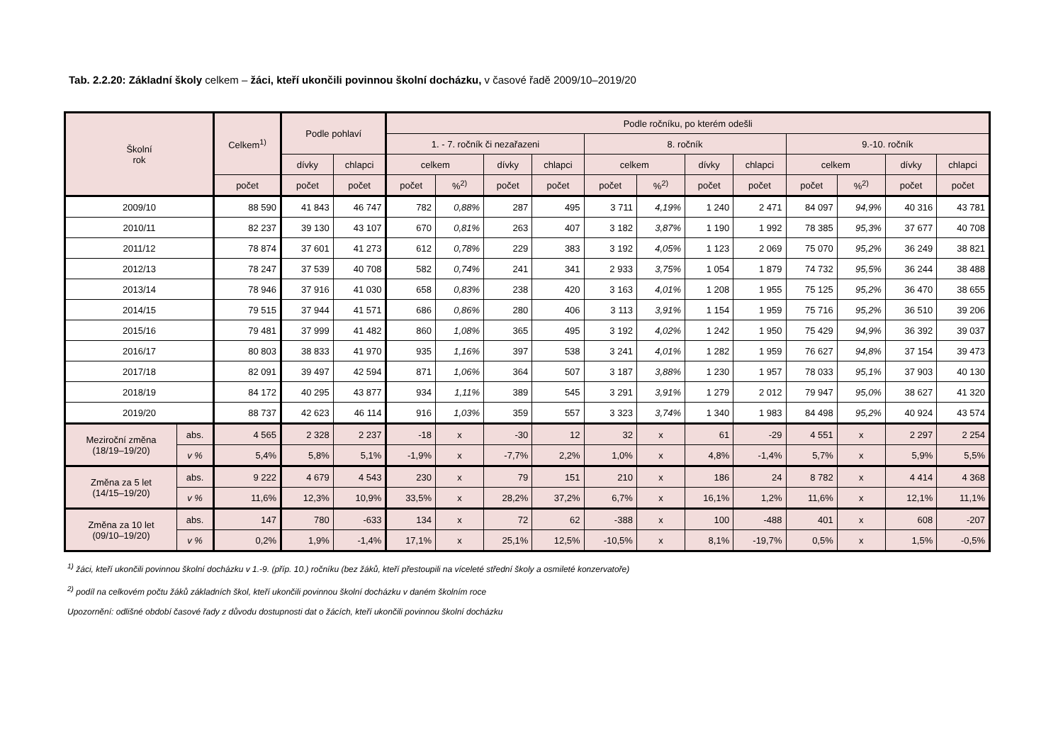Tab. 2.2.20: Základní školy celkem – žáci, kteří ukončili povinnou školní docházku, v časové řadě 2009/10–2019/20
| Školní rok | | Celkem<sup>1)</sup> | Podle pohlaví | | Podle ročníku, po kterém odešli | | | | | | | | | | | |
| --- | --- | --- | --- | --- | --- | --- | --- | --- | --- | --- | --- | --- | --- | --- | --- | --- |
| | | | | | 1. - 7. ročník či nezařazeni | | | | 8. ročník | | | | 9.-10. ročník | | | |
| | | | dívky | chlapci | celkem | | dívky | chlapci | celkem | | dívky | chlapci | celkem | | dívky | chlapci |
| | | počet | počet | počet | počet | %<sup>2)</sup> | počet | počet | počet | %<sup>2)</sup> | počet | počet | počet | %<sup>2)</sup> | počet | počet |
| 2009/10 | | 88 590 | 41 843 | 46 747 | 782 | 0,88% | 287 | 495 | 3 711 | 4,19% | 1 240 | 2 471 | 84 097 | 94,9% | 40 316 | 43 781 |
| 2010/11 | | 82 237 | 39 130 | 43 107 | 670 | 0,81% | 263 | 407 | 3 182 | 3,87% | 1 190 | 1 992 | 78 385 | 95,3% | 37 677 | 40 708 |
| 2011/12 | | 78 874 | 37 601 | 41 273 | 612 | 0,78% | 229 | 383 | 3 192 | 4,05% | 1 123 | 2 069 | 75 070 | 95,2% | 36 249 | 38 821 |
| 2012/13 | | 78 247 | 37 539 | 40 708 | 582 | 0,74% | 241 | 341 | 2 933 | 3,75% | 1 054 | 1 879 | 74 732 | 95,5% | 36 244 | 38 488 |
| 2013/14 | | 78 946 | 37 916 | 41 030 | 658 | 0,83% | 238 | 420 | 3 163 | 4,01% | 1 208 | 1 955 | 75 125 | 95,2% | 36 470 | 38 655 |
| 2014/15 | | 79 515 | 37 944 | 41 571 | 686 | 0,86% | 280 | 406 | 3 113 | 3,91% | 1 154 | 1 959 | 75 716 | 95,2% | 36 510 | 39 206 |
| 2015/16 | | 79 481 | 37 999 | 41 482 | 860 | 1,08% | 365 | 495 | 3 192 | 4,02% | 1 242 | 1 950 | 75 429 | 94,9% | 36 392 | 39 037 |
| 2016/17 | | 80 803 | 38 833 | 41 970 | 935 | 1,16% | 397 | 538 | 3 241 | 4,01% | 1 282 | 1 959 | 76 627 | 94,8% | 37 154 | 39 473 |
| 2017/18 | | 82 091 | 39 497 | 42 594 | 871 | 1,06% | 364 | 507 | 3 187 | 3,88% | 1 230 | 1 957 | 78 033 | 95,1% | 37 903 | 40 130 |
| 2018/19 | | 84 172 | 40 295 | 43 877 | 934 | 1,11% | 389 | 545 | 3 291 | 3,91% | 1 279 | 2 012 | 79 947 | 95,0% | 38 627 | 41 320 |
| 2019/20 | | 88 737 | 42 623 | 46 114 | 916 | 1,03% | 359 | 557 | 3 323 | 3,74% | 1 340 | 1 983 | 84 498 | 95,2% | 40 924 | 43 574 |
| Meziroční změna (18/19–19/20) | abs. | 4 565 | 2 328 | 2 237 | -18 | x | -30 | 12 | 32 | x | 61 | -29 | 4 551 | x | 2 297 | 2 254 |
| | v % | 5,4% | 5,8% | 5,1% | -1,9% | x | -7,7% | 2,2% | 1,0% | x | 4,8% | -1,4% | 5,7% | x | 5,9% | 5,5% |
| Změna za 5 let (14/15–19/20) | abs. | 9 222 | 4 679 | 4 543 | 230 | x | 79 | 151 | 210 | x | 186 | 24 | 8 782 | x | 4 414 | 4 368 |
| | v % | 11,6% | 12,3% | 10,9% | 33,5% | x | 28,2% | 37,2% | 6,7% | x | 16,1% | 1,2% | 11,6% | x | 12,1% | 11,1% |
| Změna za 10 let (09/10–19/20) | abs. | 147 | 780 | -633 | 134 | x | 72 | 62 | -388 | x | 100 | -488 | 401 | x | 608 | -207 |
| | v % | 0,2% | 1,9% | -1,4% | 17,1% | x | 25,1% | 12,5% | -10,5% | x | 8,1% | -19,7% | 0,5% | x | 1,5% | -0,5% |
<sup>1)</sup> žáci, kteří ukončili povinnou školní docházku v 1.-9. (příp. 10.) ročníku (bez žáků, kteří přestoupili na víceleté střední školy a osmileté konzervatoře)
<sup>2)</sup> podíl na celkovém počtu žáků základních škol, kteří ukončili povinnou školní docházku v daném školním roce
Upozornění: odlišné období časové řady z důvodu dostupnosti dat o žácích, kteří ukončili povinnou školní docházku